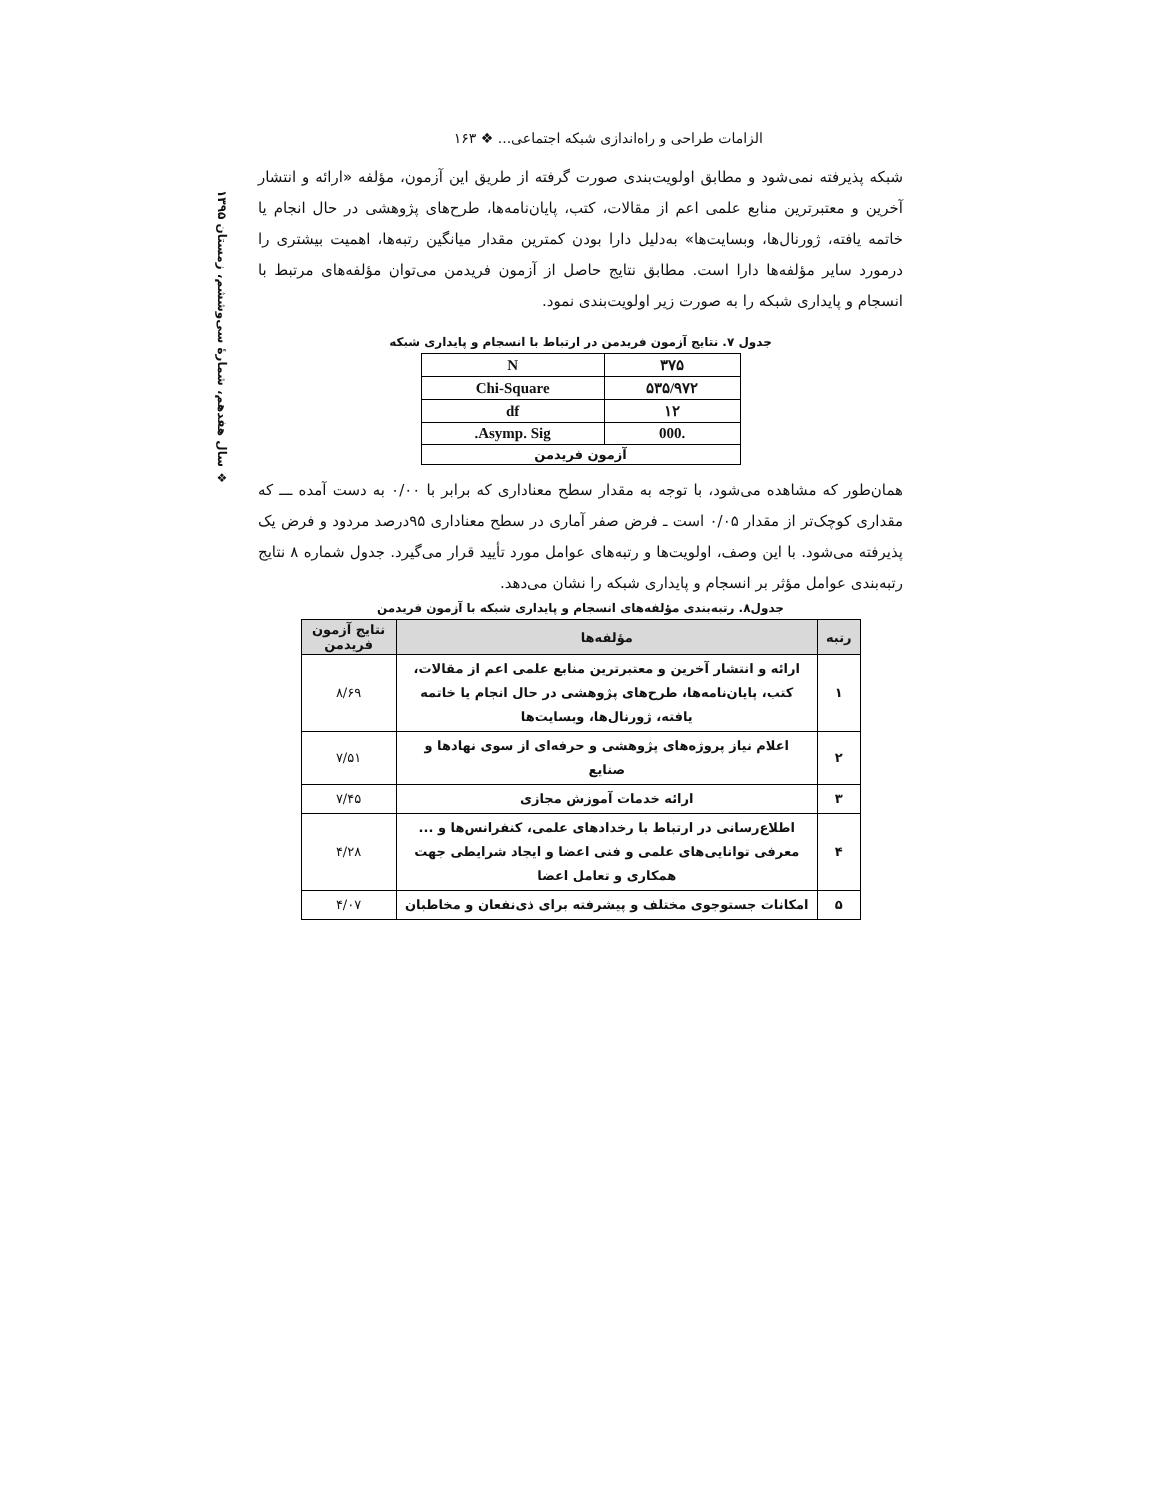❖ سال هفدهم، شمارهٔ سی‌وششم، زمستان ۱۳۹۵
الزامات طراحی و راه‌اندازی شبکه اجتماعی... ❖ ۱۶۳
شبکه پذیرفته نمی‌شود و مطابق اولویت‌بندی صورت گرفته از طریق این آزمون، مؤلفه «ارائه و انتشار آخرین و معتبرترین منابع علمی اعم از مقالات، کتب، پایان‌نامه‌ها، طرح‌های پژوهشی در حال انجام یا خاتمه یافته، ژورنال‌ها، وبسایت‌ها» به‌دلیل دارا بودن کمترین مقدار میانگین رتبه‌ها، اهمیت بیشتری را درمورد سایر مؤلفه‌ها دارا است. مطابق نتایج حاصل از آزمون فریدمن می‌توان مؤلفه‌های مرتبط با انسجام و پایداری شبکه را به صورت زیر اولویت‌بندی نمود.
جدول ۷. نتایج آزمون فریدمن در ارتباط با انسجام و پایداری شبکه
| ۳۷۵ | N |
| ۵۳۵/۹۷۲ | Chi-Square |
| ۱۲ | df |
| .000 | Asymp. Sig. |
| آزمون فریدمن | |
همان‌طور که مشاهده می‌شود، با توجه به مقدار سطح معناداری که برابر با ۰/۰۰ به دست آمده ـــ که مقداری کوچک‌تر از مقدار ۰/۰۵ است ـ فرض صفر آماری در سطح معناداری ۹۵درصد مردود و فرض یک پذیرفته می‌شود. با این وصف، اولویت‌ها و رتبه‌های عوامل مورد تأیید قرار می‌گیرد. جدول شماره ۸ نتایج رتبه‌بندی عوامل مؤثر بر انسجام و پایداری شبکه را نشان می‌دهد.
جدول۸. رتبه‌بندی مؤلفه‌های انسجام و پایداری شبکه با آزمون فریدمن
| رتبه | مؤلفه‌ها | نتایج آزمون فریدمن |
| --- | --- | --- |
| ۱ | ارائه و انتشار آخرین و معتبرترین منابع علمی اعم از مقالات، کتب، پایان‌نامه‌ها، طرح‌های پژوهشی در حال انجام یا خاتمه یافته، ژورنال‌ها، وبسایت‌ها | ۸/۶۹ |
| ۲ | اعلام نیاز پروژه‌های پژوهشی و حرفه‌ای از سوی نهادها و صنایع | ۷/۵۱ |
| ۳ | ارائه خدمات آموزش مجازی | ۷/۴۵ |
| ۴ | اطلاع‌رسانی در ارتباط با رخدادهای علمی، کنفرانس‌ها و ... معرفی توانایی‌های علمی و فنی اعضا و ایجاد شرایطی جهت همکاری و تعامل اعضا | ۴/۲۸ |
| ۵ | امکانات جستوجوی مختلف و پیشرفته برای ذی‌نفعان و مخاطبان | ۴/۰۷ |